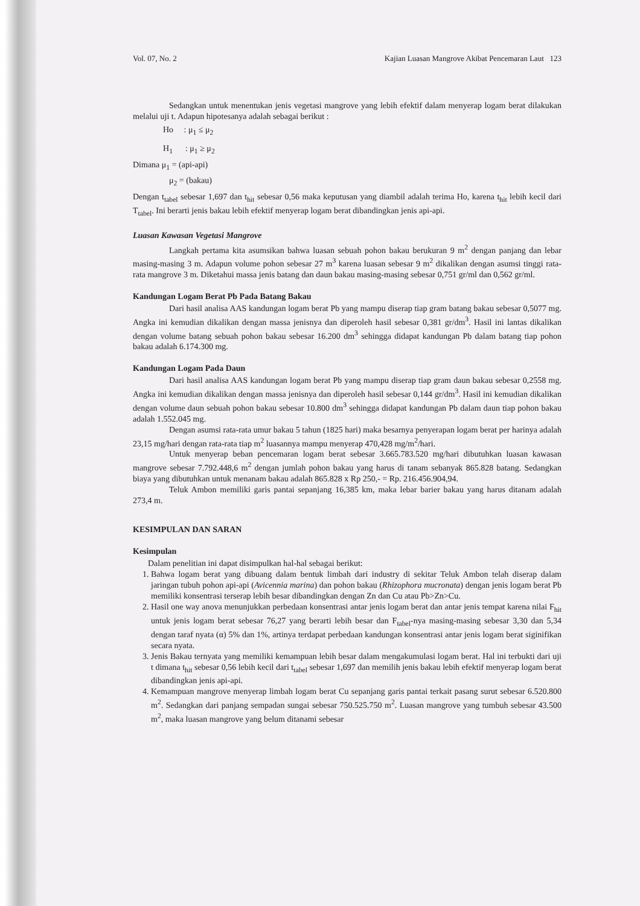Vol. 07, No. 2 Kajian Luasan Mangrove Akibat Pencemaran Laut 123
Sedangkan untuk menentukan jenis vegetasi mangrove yang lebih efektif dalam menyerap logam berat dilakukan melalui uji t. Adapun hipotesanya adalah sebagai berikut :
Ho : μ<sub>1</sub> ≤ μ<sub>2</sub>
H<sub>1</sub> : μ<sub>1</sub> ≥ μ<sub>2</sub>
Dimana μ<sub>1</sub> = (api-api)
μ<sub>2</sub> = (bakau)
Dengan t<sub>tabel</sub> sebesar 1,697 dan t<sub>hit</sub> sebesar 0,56 maka keputusan yang diambil adalah terima Ho, karena t<sub>hit</sub> lebih kecil dari T<sub>tabel</sub>. Ini berarti jenis bakau lebih efektif menyerap logam berat dibandingkan jenis api-api.
Luasan Kawasan Vegetasi Mangrove
Langkah pertama kita asumsikan bahwa luasan sebuah pohon bakau berukuran 9 m<sup>2</sup> dengan panjang dan lebar masing-masing 3 m. Adapun volume pohon sebesar 27 m<sup>3</sup> karena luasan sebesar 9 m<sup>2</sup> dikalikan dengan asumsi tinggi rata-rata mangrove 3 m. Diketahui massa jenis batang dan daun bakau masing-masing sebesar 0,751 gr/ml dan 0,562 gr/ml.
Kandungan Logam Berat Pb Pada Batang Bakau
Dari hasil analisa AAS kandungan logam berat Pb yang mampu diserap tiap gram batang bakau sebesar 0,5077 mg. Angka ini kemudian dikalikan dengan massa jenisnya dan diperoleh hasil sebesar 0,381 gr/dm<sup>3</sup>. Hasil ini lantas dikalikan dengan volume batang sebuah pohon bakau sebesar 16.200 dm<sup>3</sup> sehingga didapat kandungan Pb dalam batang tiap pohon bakau adalah 6.174.300 mg.
Kandungan Logam Pada Daun
Dari hasil analisa AAS kandungan logam berat Pb yang mampu diserap tiap gram daun bakau sebesar 0,2558 mg. Angka ini kemudian dikalikan dengan massa jenisnya dan diperoleh hasil sebesar 0,144 gr/dm<sup>3</sup>. Hasil ini kemudian dikalikan dengan volume daun sebuah pohon bakau sebesar 10.800 dm<sup>3</sup> sehingga didapat kandungan Pb dalam daun tiap pohon bakau adalah 1.552.045 mg.
Dengan asumsi rata-rata umur bakau 5 tahun (1825 hari) maka besarnya penyerapan logam berat per harinya adalah 23,15 mg/hari dengan rata-rata tiap m<sup>2</sup> luasannya mampu menyerap 470,428 mg/m<sup>2</sup>/hari.
Untuk menyerap beban pencemaran logam berat sebesar 3.665.783.520 mg/hari dibutuhkan luasan kawasan mangrove sebesar 7.792.448,6 m<sup>2</sup> dengan jumlah pohon bakau yang harus di tanam sebanyak 865.828 batang. Sedangkan biaya yang dibutuhkan untuk menanam bakau adalah 865.828 x Rp 250,- = Rp. 216.456.904,94.
Teluk Ambon memiliki garis pantai sepanjang 16,385 km, maka lebar barier bakau yang harus ditanam adalah 273,4 m.
KESIMPULAN DAN SARAN
Kesimpulan
Dalam penelitian ini dapat disimpulkan hal-hal sebagai berikut:
1. Bahwa logam berat yang dibuang dalam bentuk limbah dari industry di sekitar Teluk Ambon telah diserap dalam jaringan tubuh pohon api-api (Avicennia marina) dan pohon bakau (Rhizophora mucronata) dengan jenis logam berat Pb memiliki konsentrasi terserap lebih besar dibandingkan dengan Zn dan Cu atau Pb>Zn>Cu.
2. Hasil one way anova menunjukkan perbedaan konsentrasi antar jenis logam berat dan antar jenis tempat karena nilai F<sub>hit</sub> untuk jenis logam berat sebesar 76,27 yang berarti lebih besar dan F<sub>tabel</sub>-nya masing-masing sebesar 3,30 dan 5,34 dengan taraf nyata (α) 5% dan 1%, artinya terdapat perbedaan kandungan konsentrasi antar jenis logam berat siginifikan secara nyata.
3. Jenis Bakau ternyata yang memiliki kemampuan lebih besar dalam mengakumulasi logam berat. Hal ini terbukti dari uji t dimana t<sub>hit</sub> sebesar 0,56 lebih kecil dari t<sub>tabel</sub> sebesar 1,697 dan memilih jenis bakau lebih efektif menyerap logam berat dibandingkan jenis api-api.
4. Kemampuan mangrove menyerap limbah logam berat Cu sepanjang garis pantai terkait pasang surut sebesar 6.520.800 m<sup>2</sup>. Sedangkan dari panjang sempadan sungai sebesar 750.525.750 m<sup>2</sup>. Luasan mangrove yang tumbuh sebesar 43.500 m<sup>2</sup>, maka luasan mangrove yang belum ditanami sebesar